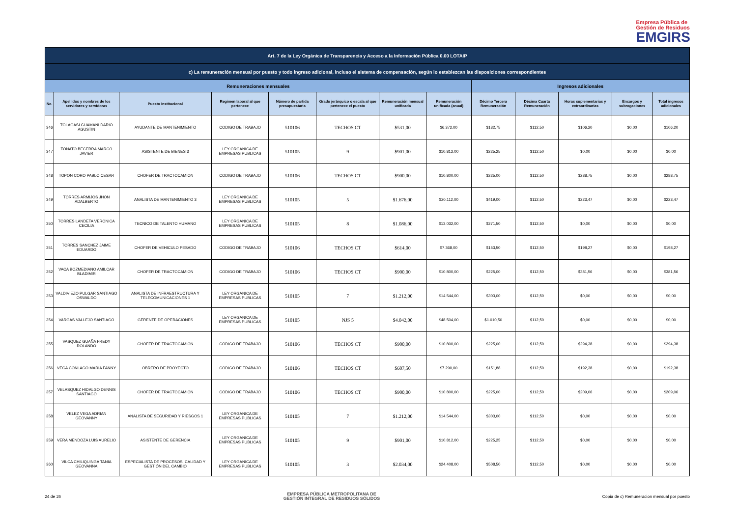Empresa Pública de
Gestión de Residuos
EMGIRS
| Art. 7 de la Ley Orgánica de Transparencia y Acceso a la Información Pública 0.00 LOTAIP | | | | | | | | | | | | |
| --- | --- | --- | --- | --- | --- | --- | --- | --- | --- | --- | --- | --- |
| c) La remuneración mensual por puesto y todo ingreso adicional, incluso el sistema de compensación, según lo establezcan las disposiciones correspondientes | | | | | | | | | | | | |
| Remuneraciones mensuales | | | | | | | | Ingresos adicionales | | | | |
| No. | Apellidos y nombres de los servidores y servidoras | Puesto Institucional | Regimen laboral al que pertenece | Número de partida presupuestaria | Grado jerárquico o escala al que pertenece el puesto | Remuneración mensual unificada | Remuneración unificada (anual) | Décimo Tercera Remuneración | Décima Cuarta Remuneración | Horas suplementarias y extraordinarias | Encargos y subrogaciones | Total ingresos adicionales |
| 346 | TOLAGASI GUAMANI DARIO AGUSTIN | AYUDANTE DE MANTENIMIENTO | CODIGO DE TRABAJO | 510106 | TECHOS CT | $531,00 | $6.372,00 | $132,75 | $112,50 | $106,20 | $0,00 | $106,20 |
| 347 | TONATO BECERRA MARCO JAVIER | ASISTENTE DE BIENES 3 | LEY ORGANICA DE EMPRESAS PUBLICAS | 510105 | 9 | $901,00 | $10.812,00 | $225,25 | $112,50 | $0,00 | $0,00 | $0,00 |
| 348 | TOPON CORO PABLO CESAR | CHOFER DE TRACTOCAMION | CODIGO DE TRABAJO | 510106 | TECHOS CT | $900,00 | $10.800,00 | $225,00 | $112,50 | $288,75 | $0,00 | $288,75 |
| 349 | TORRES ARMIJOS JHON ADALBERTO | ANALISTA DE MANTENIMIENTO 3 | LEY ORGANICA DE EMPRESAS PUBLICAS | 510105 | 5 | $1.676,00 | $20.112,00 | $419,00 | $112,50 | $223,47 | $0,00 | $223,47 |
| 350 | TORRES LANDETA VERONICA CECILIA | TECNICO DE TALENTO HUMANO | LEY ORGANICA DE EMPRESAS PUBLICAS | 510105 | 8 | $1.086,00 | $13.032,00 | $271,50 | $112,50 | $0,00 | $0,00 | $0,00 |
| 351 | TORRES SANCHEZ JAIME EDUARDO | CHOFER DE VEHICULO PESADO | CODIGO DE TRABAJO | 510106 | TECHOS CT | $614,00 | $7.368,00 | $153,50 | $112,50 | $198,27 | $0,00 | $198,27 |
| 352 | VACA BOZMEDIANO AMILCAR BLADIMIR | CHOFER DE TRACTOCAMION | CODIGO DE TRABAJO | 510106 | TECHOS CT | $900,00 | $10.800,00 | $225,00 | $112,50 | $381,56 | $0,00 | $381,56 |
| 353 | VALDIVIEZO PULGAR SANTIAGO OSWALDO | ANALISTA DE INFRAESTRUCTURA Y TELECOMUNICACIONES 1 | LEY ORGANICA DE EMPRESAS PUBLICAS | 510105 | 7 | $1.212,00 | $14.544,00 | $303,00 | $112,50 | $0,00 | $0,00 | $0,00 |
| 354 | VARGAS VALLEJO SANTIAGO | GERENTE DE OPERACIONES | LEY ORGANICA DE EMPRESAS PUBLICAS | 510105 | NJS 5 | $4.042,00 | $48.504,00 | $1.010,50 | $112,50 | $0,00 | $0,00 | $0,00 |
| 355 | VASQUEZ GUAÑA FREDY ROLANDO | CHOFER DE TRACTOCAMION | CODIGO DE TRABAJO | 510106 | TECHOS CT | $900,00 | $10.800,00 | $225,00 | $112,50 | $294,38 | $0,00 | $294,38 |
| 356 | VEGA CONLAGO MARIA FANNY | OBRERO DE PROYECTO | CODIGO DE TRABAJO | 510106 | TECHOS CT | $607,50 | $7.290,00 | $151,88 | $112,50 | $192,38 | $0,00 | $192,38 |
| 357 | VELASQUEZ HIDALGO DENNIS SANTIAGO | CHOFER DE TRACTOCAMION | CODIGO DE TRABAJO | 510106 | TECHOS CT | $900,00 | $10.800,00 | $225,00 | $112,50 | $209,06 | $0,00 | $209,06 |
| 358 | VELEZ VEGA ADRIAN GEOVANNY | ANALISTA DE SEGURIDAD Y RIESGOS 1 | LEY ORGANICA DE EMPRESAS PUBLICAS | 510105 | 7 | $1.212,00 | $14.544,00 | $303,00 | $112,50 | $0,00 | $0,00 | $0,00 |
| 359 | VERA MENDOZA LUIS AURELIO | ASISTENTE DE GERENCIA | LEY ORGANICA DE EMPRESAS PUBLICAS | 510105 | 9 | $901,00 | $10.812,00 | $225,25 | $112,50 | $0,00 | $0,00 | $0,00 |
| 360 | VILCA CHILIQUINGA TANIA GEOVANNA | ESPECIALISTA DE PROCESOS, CALIDAD Y GESTIÓN DEL CAMBIO | LEY ORGANICA DE EMPRESAS PUBLICAS | 510105 | 3 | $2.034,00 | $24.408,00 | $508,50 | $112,50 | $0,00 | $0,00 | $0,00 |
24 de 26 EMPRESA PÚBLICA METROPOLITANA DE
GESTIÓN INTEGRAL DE RESIDUOS SÓLIDOS Copia de c) Remuneracion mensual por puesto